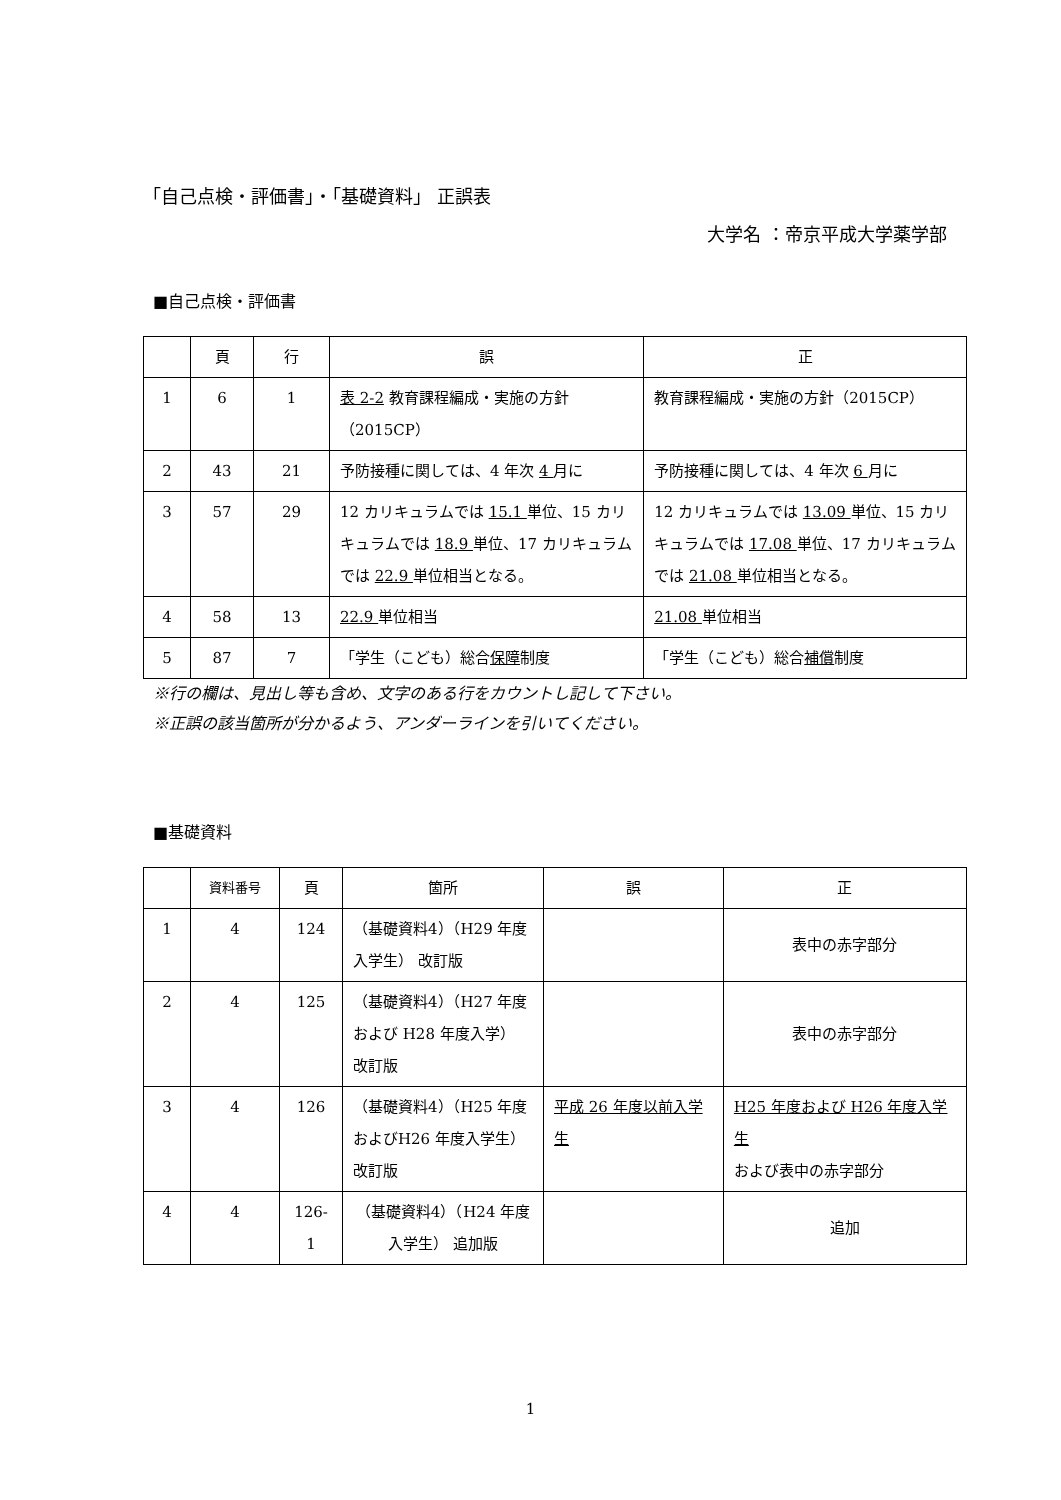「自己点検・評価書」・「基礎資料」 正誤表
大学名 ：帝京平成大学薬学部
■自己点検・評価書
| | 頁 | 行 | 誤 | 正 |
| --- | --- | --- | --- | --- |
| 1 | 6 | 1 | 表 2-2 教育課程編成・実施の方針（2015CP） | 教育課程編成・実施の方針（2015CP） |
| 2 | 43 | 21 | 予防接種に関しては、4 年次 4 月に | 予防接種に関しては、4 年次 6 月に |
| 3 | 57 | 29 | 12 カリキュラムでは 15.1 単位、15 カリキュラムでは 18.9 単位、17 カリキュラムでは 22.9 単位相当となる。 | 12 カリキュラムでは 13.09 単位、15 カリキュラムでは 17.08 単位、17 カリキュラムでは 21.08 単位相当となる。 |
| 4 | 58 | 13 | 22.9 単位相当 | 21.08 単位相当 |
| 5 | 87 | 7 | 「学生（こども）総合 保障 制度 | 「学生（こども）総合 補償 制度 |
※行の欄は、見出し等も含め、文字のある行をカウントし記して下さい。
※正誤の該当箇所が分かるよう、アンダーラインを引いてください。
■基礎資料
| | 資料番号 | 頁 | 箇所 | 誤 | 正 |
| --- | --- | --- | --- | --- | --- |
| 1 | 4 | 124 | （基礎資料4）（H29 年度入学生） 改訂版 | | 表中の赤字部分 |
| 2 | 4 | 125 | （基礎資料4）（H27 年度および H28 年度入学） 改訂版 | | 表中の赤字部分 |
| 3 | 4 | 126 | （基礎資料4）（H25 年度およびH26 年度入学生） 改訂版 | 平成 26 年度以前入学生 | H25 年度および H26 年度入学生 および表中の赤字部分 |
| 4 | 4 | 126-1 | （基礎資料4）（H24 年度入学生） 追加版 | | 追加 |
1